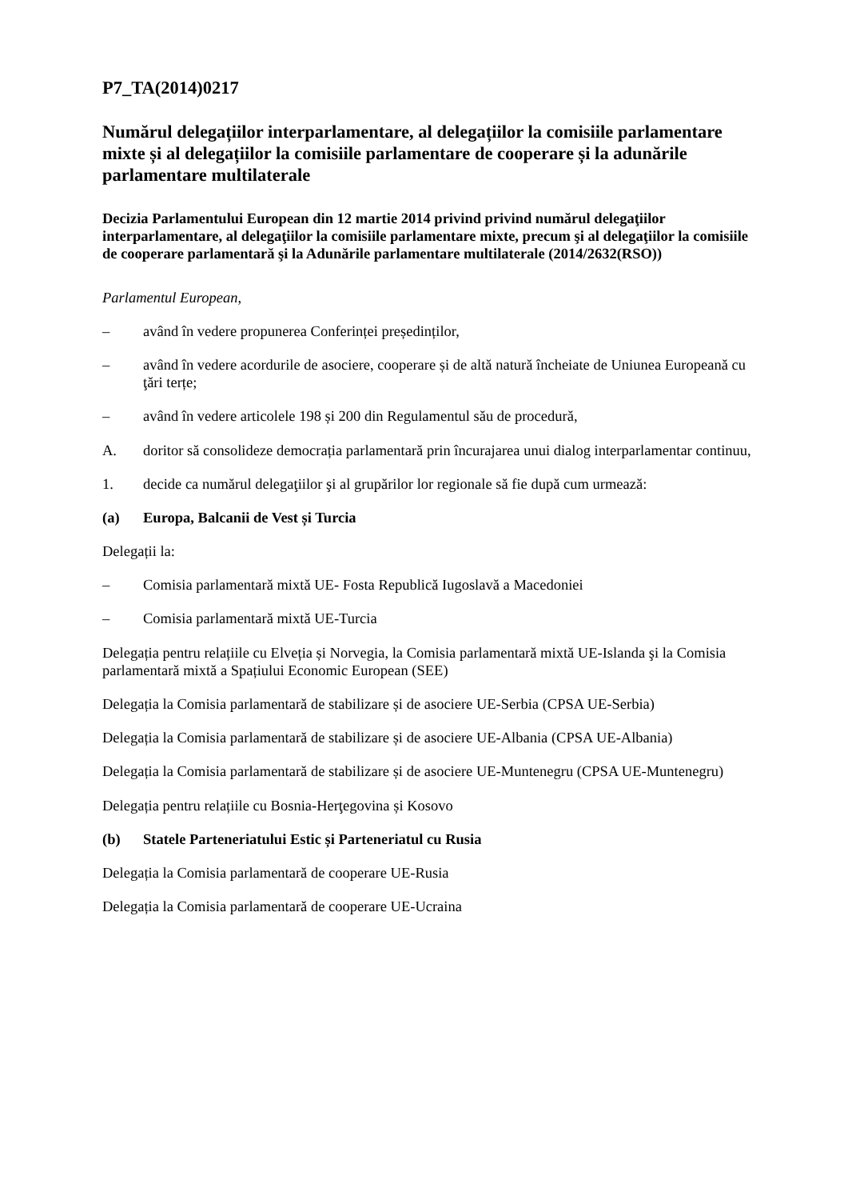P7_TA(2014)0217
Numărul delegațiilor interparlamentare, al delegațiilor la comisiile parlamentare mixte și al delegațiilor la comisiile parlamentare de cooperare și la adunările parlamentare multilaterale
Decizia Parlamentului European din 12 martie 2014 privind privind numărul delegaţiilor interparlamentare, al delegaţiilor la comisiile parlamentare mixte, precum şi al delegaţiilor la comisiile de cooperare parlamentară şi la Adunările parlamentare multilaterale (2014/2632(RSO))
Parlamentul European,
– având în vedere propunerea Conferinței președinților,
– având în vedere acordurile de asociere, cooperare și de altă natură încheiate de Uniunea Europeană cu ţări terțe;
– având în vedere articolele 198 și 200 din Regulamentul său de procedură,
A. doritor să consolideze democrația parlamentară prin încurajarea unui dialog interparlamentar continuu,
1. decide ca numărul delegaţiilor şi al grupărilor lor regionale să fie după cum urmează:
(a) Europa, Balcanii de Vest și Turcia
Delegații la:
– Comisia parlamentară mixtă UE- Fosta Republică Iugoslavă a Macedoniei
– Comisia parlamentară mixtă UE-Turcia
Delegația pentru relațiile cu Elveția și Norvegia, la Comisia parlamentară mixtă UE-Islanda şi la Comisia parlamentară mixtă a Spațiului Economic European (SEE)
Delegația la Comisia parlamentară de stabilizare și de asociere UE-Serbia (CPSA UE-Serbia)
Delegația la Comisia parlamentară de stabilizare și de asociere UE-Albania (CPSA UE-Albania)
Delegația la Comisia parlamentară de stabilizare și de asociere UE-Muntenegru (CPSA UE-Muntenegru)
Delegația pentru relațiile cu Bosnia-Herţegovina și Kosovo
(b) Statele Parteneriatului Estic și Parteneriatul cu Rusia
Delegația la Comisia parlamentară de cooperare UE-Rusia
Delegația la Comisia parlamentară de cooperare UE-Ucraina